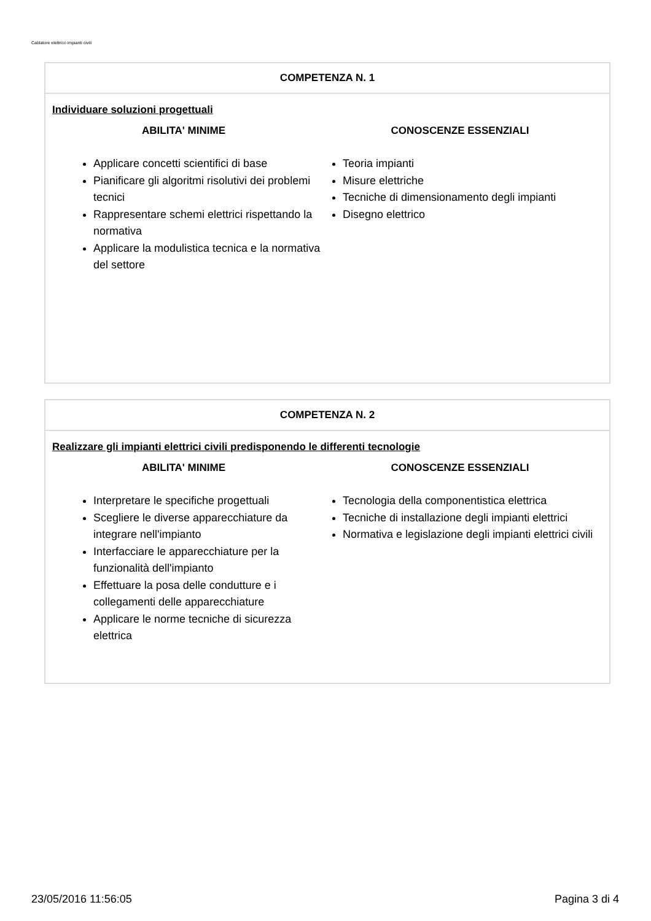Cablatore elettrico impianti civili
COMPETENZA N. 1
Individuare soluzioni progettuali
ABILITA' MINIME
Applicare concetti scientifici di base
Pianificare gli algoritmi risolutivi dei problemi tecnici
Rappresentare schemi elettrici rispettando la normativa
Applicare la modulistica tecnica e la normativa del settore
CONOSCENZE ESSENZIALI
Teoria impianti
Misure elettriche
Tecniche di dimensionamento degli impianti
Disegno elettrico
COMPETENZA N. 2
Realizzare gli impianti elettrici civili predisponendo le differenti tecnologie
ABILITA' MINIME
Interpretare le specifiche progettuali
Scegliere le diverse apparecchiature da integrare nell'impianto
Interfacciare le apparecchiature per la funzionalità dell'impianto
Effettuare la posa delle condutture e i collegamenti delle apparecchiature
Applicare le norme tecniche di sicurezza elettrica
CONOSCENZE ESSENZIALI
Tecnologia della componentistica elettrica
Tecniche di installazione degli impianti elettrici
Normativa e legislazione degli impianti elettrici civili
23/05/2016 11:56:05 Pagina 3 di 4